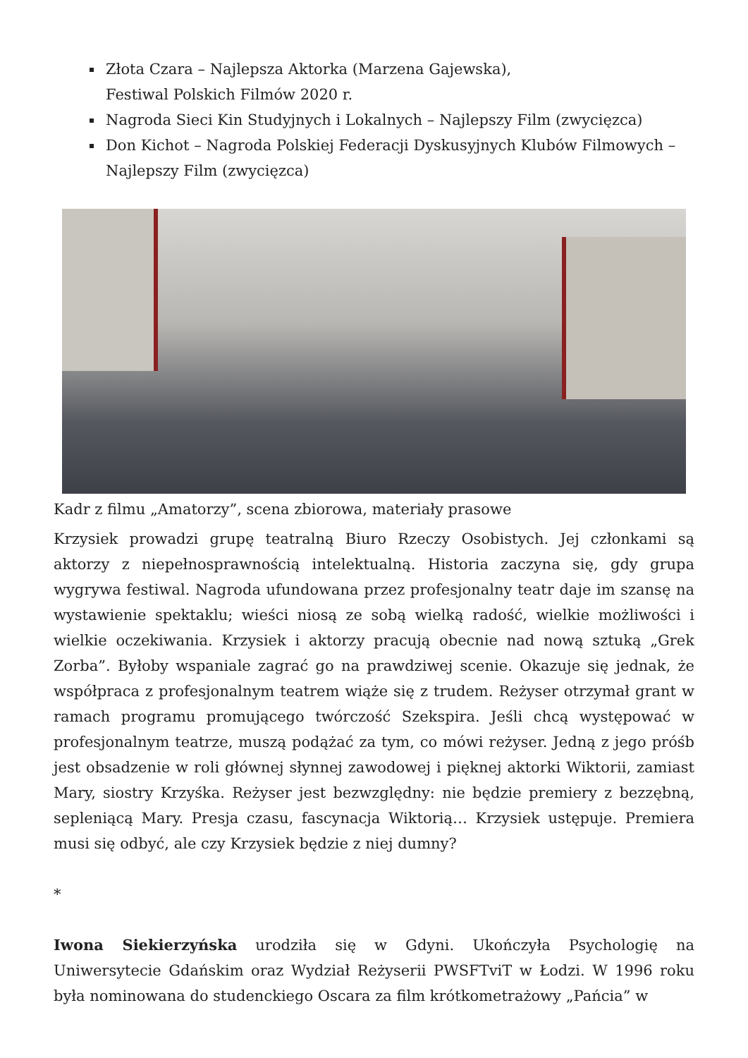Złota Czara – Najlepsza Aktorka (Marzena Gajewska),
Festiwal Polskich Filmów 2020 r.
Nagroda Sieci Kin Studyjnych i Lokalnych – Najlepszy Film (zwycięzca)
Don Kichot – Nagroda Polskiej Federacji Dyskusyjnych Klubów Filmowych – Najlepszy Film (zwycięzca)
Kadr z filmu „Amatorzy”, scena zbiorowa, materiały prasowe
Krzysiek prowadzi grupę teatralną Biuro Rzeczy Osobistych. Jej członkami są aktorzy z niepełnosprawnością intelektualną. Historia zaczyna się, gdy grupa wygrywa festiwal. Nagroda ufundowana przez profesjonalny teatr daje im szansę na wystawienie spektaklu; wieści niosą ze sobą wielką radość, wielkie możliwości i wielkie oczekiwania. Krzysiek i aktorzy pracują obecnie nad nową sztuką „Grek Zorba”. Byłoby wspaniale zagrać go na prawdziwej scenie. Okazuje się jednak, że współpraca z profesjonalnym teatrem wiąże się z trudem. Reżyser otrzymał grant w ramach programu promującego twórczość Szekspira. Jeśli chcą występować w profesjonalnym teatrze, muszą podążać za tym, co mówi reżyser. Jedną z jego próśb jest obsadzenie w roli głównej słynnej zawodowej i pięknej aktorki Wiktorii, zamiast Mary, siostry Krzyśka. Reżyser jest bezwzględny: nie będzie premiery z bezzębną, sepleniącą Mary. Presja czasu, fascynacja Wiktorią… Krzysiek ustępuje. Premiera musi się odbyć, ale czy Krzysiek będzie z niej dumny?
*
Iwona Siekierzyńska urodziła się w Gdyni. Ukończyła Psychologię na Uniwersytecie Gdańskim oraz Wydział Reżyserii PWSFTviT w Łodzi. W 1996 roku była nominowana do studenckiego Oscara za film krótkometrażowy „Pańcia” w